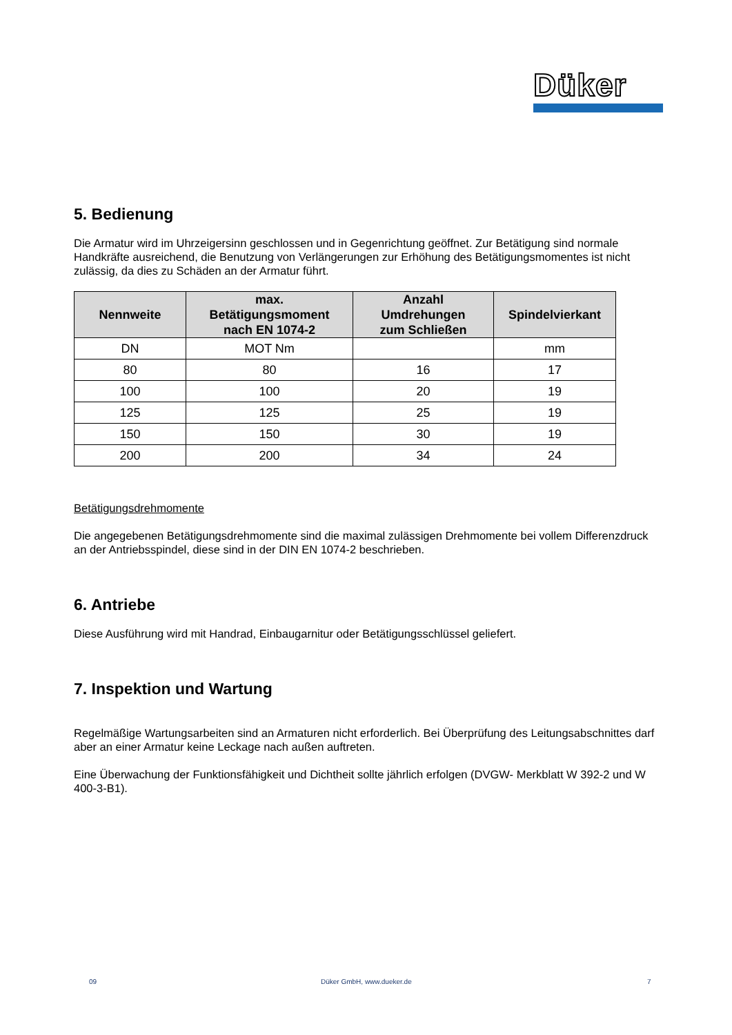Düker
5. Bedienung
Die Armatur wird im Uhrzeigersinn geschlossen und in Gegenrichtung geöffnet. Zur Betätigung sind normale Handkräfte ausreichend, die Benutzung von Verlängerungen zur Erhöhung des Betätigungsmomentes ist nicht zulässig, da dies zu Schäden an der Armatur führt.
| Nennweite | max. Betätigungsmoment nach EN 1074-2 | Anzahl Umdrehungen zum Schließen | Spindelvierkant |
| --- | --- | --- | --- |
| DN | MOT Nm | | mm |
| 80 | 80 | 16 | 17 |
| 100 | 100 | 20 | 19 |
| 125 | 125 | 25 | 19 |
| 150 | 150 | 30 | 19 |
| 200 | 200 | 34 | 24 |
Betätigungsdrehmomente
Die angegebenen Betätigungsdrehmomente sind die maximal zulässigen Drehmomente bei vollem Differenzdruck an der Antriebsspindel, diese sind in der DIN EN 1074-2 beschrieben.
6. Antriebe
Diese Ausführung wird mit Handrad, Einbaugarnitur oder Betätigungsschlüssel geliefert.
7. Inspektion und Wartung
Regelmäßige Wartungsarbeiten sind an Armaturen nicht erforderlich. Bei Überprüfung des Leitungsabschnittes darf aber an einer Armatur keine Leckage nach außen auftreten.
Eine Überwachung der Funktionsfähigkeit und Dichtheit sollte jährlich erfolgen (DVGW- Merkblatt W 392-2 und W 400-3-B1).
09 Düker GmbH, www.dueker.de 7